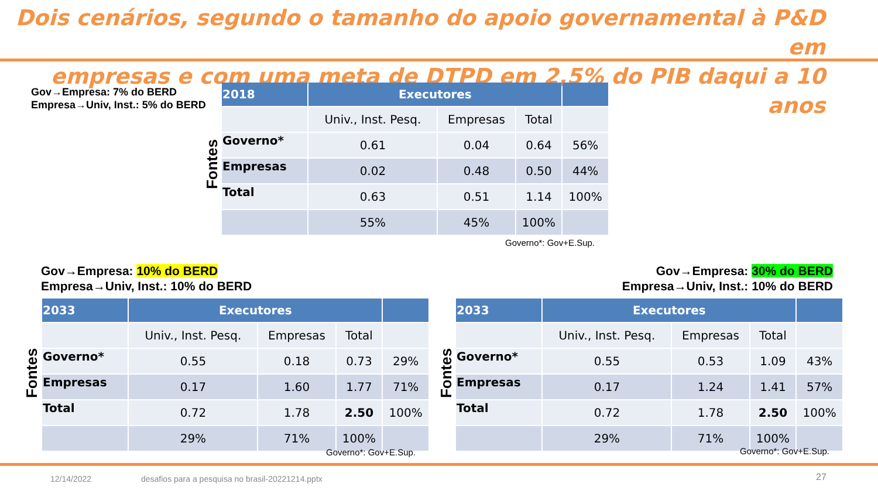Dois cenários, segundo o tamanho do apoio governamental à P&D em
empresas e com uma meta de DTPD em 2,5% do PIB daqui a 10 anos
Gov→Empresa: 7% do BERD
Empresa→Univ, Inst.: 5% do BERD
Fontes
| 2018 | Executores | | | |
| --- | --- | --- | --- | --- |
| | Univ., Inst. Pesq. | Empresas | Total | |
| Governo* | 0.61 | 0.04 | 0.64 | 56% |
| Empresas | 0.02 | 0.48 | 0.50 | 44% |
| Total | 0.63 | 0.51 | 1.14 | 100% |
| | 55% | 45% | 100% | |
Governo*: Gov+E.Sup.
Gov→Empresa: 10% do BERD
Empresa→Univ, Inst.: 10% do BERD
Gov→Empresa: 30% do BERD
Empresa→Univ, Inst.: 10% do BERD
Fontes
| 2033 | Executores | | | |
| --- | --- | --- | --- | --- |
| | Univ., Inst. Pesq. | Empresas | Total | |
| Governo* | 0.55 | 0.18 | 0.73 | 29% |
| Empresas | 0.17 | 1.60 | 1.77 | 71% |
| Total | 0.72 | 1.78 | 2.50 | 100% |
| | 29% | 71% | 100% | |
Governo*: Gov+E.Sup.
Fontes
| 2033 | Executores | | | |
| --- | --- | --- | --- | --- |
| | Univ., Inst. Pesq. | Empresas | Total | |
| Governo* | 0.55 | 0.53 | 1.09 | 43% |
| Empresas | 0.17 | 1.24 | 1.41 | 57% |
| Total | 0.72 | 1.78 | 2.50 | 100% |
| | 29% | 71% | 100% | |
Governo*: Gov+E.Sup.
12/14/2022
desafios para a pesquisa no brasil-20221214.pptx
27